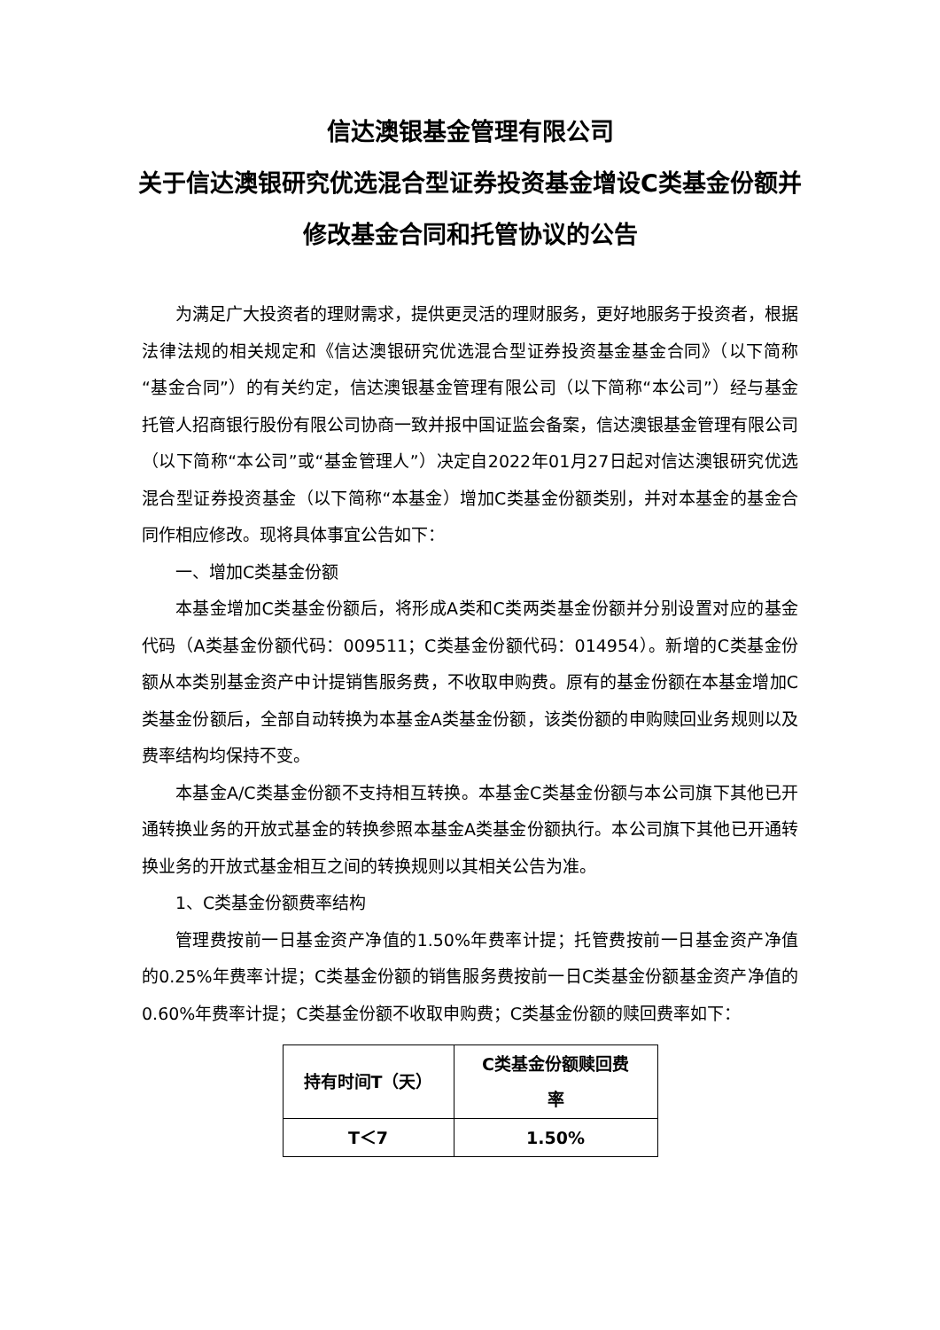信达澳银基金管理有限公司
关于信达澳银研究优选混合型证券投资基金增设C类基金份额并修改基金合同和托管协议的公告
为满足广大投资者的理财需求，提供更灵活的理财服务，更好地服务于投资者，根据法律法规的相关规定和《信达澳银研究优选混合型证券投资基金基金合同》（以下简称“基金合同”）的有关约定，信达澳银基金管理有限公司（以下简称“本公司”）经与基金托管人招商银行股份有限公司协商一致并报中国证监会备案，信达澳银基金管理有限公司（以下简称“本公司”或“基金管理人”）决定自2022年01月27日起对信达澳银研究优选混合型证券投资基金（以下简称“本基金）增加C类基金份额类别，并对本基金的基金合同作相应修改。现将具体事宜公告如下：
一、增加C类基金份额
本基金增加C类基金份额后，将形成A类和C类两类基金份额并分别设置对应的基金代码（A类基金份额代码：009511；C类基金份额代码：014954）。新增的C类基金份额从本类别基金资产中计提销售服务费，不收取申购费。原有的基金份额在本基金增加C类基金份额后，全部自动转换为本基金A类基金份额，该类份额的申购赎回业务规则以及费率结构均保持不变。
本基金A/C类基金份额不支持相互转换。本基金C类基金份额与本公司旗下其他已开通转换业务的开放式基金的转换参照本基金A类基金份额执行。本公司旗下其他已开通转换业务的开放式基金相互之间的转换规则以其相关公告为准。
1、C类基金份额费率结构
管理费按前一日基金资产净值的1.50%年费率计提；托管费按前一日基金资产净值的0.25%年费率计提；C类基金份额的销售服务费按前一日C类基金份额基金资产净值的0.60%年费率计提；C类基金份额不收取申购费；C类基金份额的赎回费率如下：
| 持有时间T（天） | C类基金份额赎回费 率 |
| --- | --- |
| T＜7 | 1.50% |